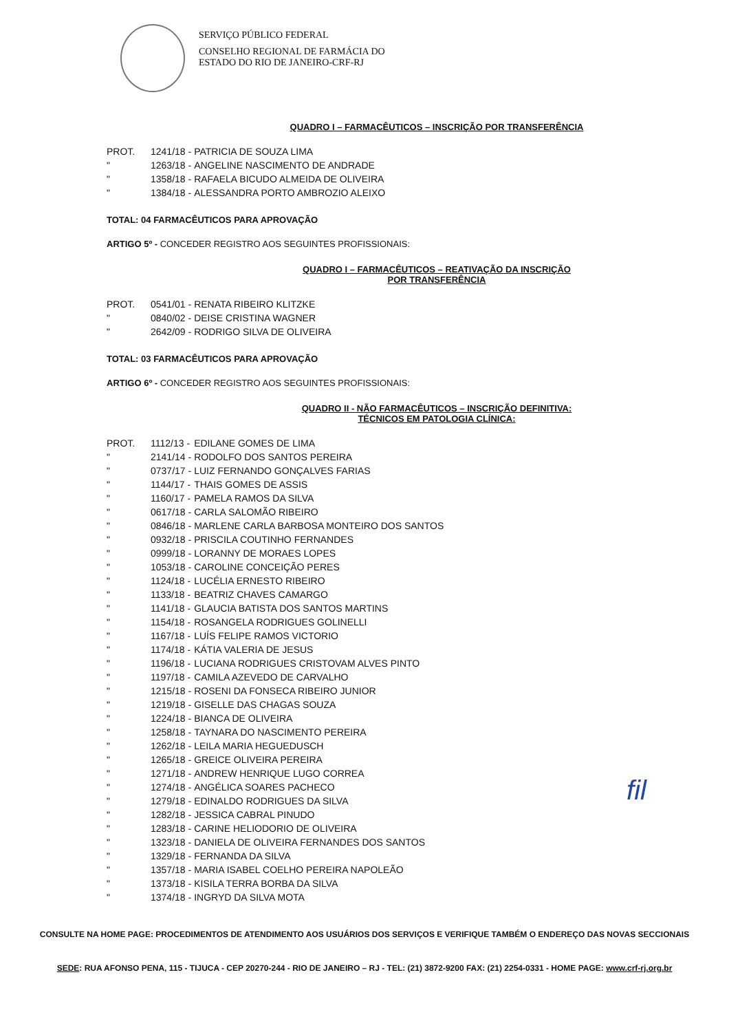SERVIÇO PÚBLICO FEDERAL
CONSELHO REGIONAL DE FARMÁCIA DO
ESTADO DO RIO DE JANEIRO-CRF-RJ
QUADRO I – FARMACÊUTICOS – INSCRIÇÃO POR TRANSFERÊNCIA
| PROT. | 1241/18 - | PATRICIA DE SOUZA LIMA |
| " | 1263/18 - | ANGELINE NASCIMENTO DE ANDRADE |
| " | 1358/18 - | RAFAELA BICUDO ALMEIDA DE OLIVEIRA |
| " | 1384/18 - | ALESSANDRA PORTO AMBROZIO ALEIXO |
TOTAL: 04 FARMACÊUTICOS PARA APROVAÇÃO
ARTIGO 5º - CONCEDER REGISTRO AOS SEGUINTES PROFISSIONAIS:
QUADRO I – FARMACÊUTICOS – REATIVAÇÃO DA INSCRIÇÃO
POR TRANSFERÊNCIA
| PROT. | 0541/01 - | RENATA RIBEIRO KLITZKE |
| " | 0840/02 - | DEISE CRISTINA WAGNER |
| " | 2642/09 - | RODRIGO SILVA DE OLIVEIRA |
TOTAL: 03 FARMACÊUTICOS PARA APROVAÇÃO
ARTIGO 6º - CONCEDER REGISTRO AOS SEGUINTES PROFISSIONAIS:
QUADRO II - NÃO FARMACÊUTICOS – INSCRIÇÃO DEFINITIVA:
TÉCNICOS EM PATOLOGIA CLÍNICA:
| PROT. | 1112/13 - | EDILANE GOMES DE LIMA |
| " | 2141/14 - | RODOLFO DOS SANTOS PEREIRA |
| " | 0737/17 - | LUIZ FERNANDO GONÇALVES FARIAS |
| " | 1144/17 - | THAIS GOMES DE ASSIS |
| " | 1160/17 - | PAMELA RAMOS DA SILVA |
| " | 0617/18 - | CARLA SALOMÃO RIBEIRO |
| " | 0846/18 - | MARLENE CARLA BARBOSA MONTEIRO DOS SANTOS |
| " | 0932/18 - | PRISCILA COUTINHO FERNANDES |
| " | 0999/18 - | LORANNY DE MORAES LOPES |
| " | 1053/18 - | CAROLINE CONCEIÇÃO PERES |
| " | 1124/18 - | LUCÉLIA ERNESTO RIBEIRO |
| " | 1133/18 - | BEATRIZ CHAVES CAMARGO |
| " | 1141/18 - | GLAUCIA BATISTA DOS SANTOS MARTINS |
| " | 1154/18 - | ROSANGELA RODRIGUES GOLINELLI |
| " | 1167/18 - | LUÍS FELIPE RAMOS VICTORIO |
| " | 1174/18 - | KÁTIA VALERIA DE JESUS |
| " | 1196/18 - | LUCIANA RODRIGUES CRISTOVAM ALVES PINTO |
| " | 1197/18 - | CAMILA AZEVEDO DE CARVALHO |
| " | 1215/18 - | ROSENI DA FONSECA RIBEIRO JUNIOR |
| " | 1219/18 - | GISELLE DAS CHAGAS SOUZA |
| " | 1224/18 - | BIANCA DE OLIVEIRA |
| " | 1258/18 - | TAYNARA DO NASCIMENTO PEREIRA |
| " | 1262/18 - | LEILA MARIA HEGUEDUSCH |
| " | 1265/18 - | GREICE OLIVEIRA PEREIRA |
| " | 1271/18 - | ANDREW HENRIQUE LUGO CORREA |
| " | 1274/18 - | ANGÉLICA SOARES PACHECO |
| " | 1279/18 - | EDINALDO RODRIGUES DA SILVA |
| " | 1282/18 - | JESSICA CABRAL PINUDO |
| " | 1283/18 - | CARINE HELIODORIO DE OLIVEIRA |
| " | 1323/18 - | DANIELA DE OLIVEIRA FERNANDES DOS SANTOS |
| " | 1329/18 - | FERNANDA DA SILVA |
| " | 1357/18 - | MARIA ISABEL COELHO PEREIRA NAPOLEÃO |
| " | 1373/18 - | KISILA TERRA BORBA DA SILVA |
| " | 1374/18 - | INGRYD DA SILVA MOTA |
fil
CONSULTE NA HOME PAGE: PROCEDIMENTOS DE ATENDIMENTO AOS USUÁRIOS DOS SERVIÇOS E VERIFIQUE TAMBÉM O ENDEREÇO DAS NOVAS SECCIONAIS
SEDE: RUA AFONSO PENA, 115 - TIJUCA - CEP 20270-244 - RIO DE JANEIRO – RJ - TEL: (21) 3872-9200 FAX: (21) 2254-0331 - HOME PAGE: www.crf-rj.org.br